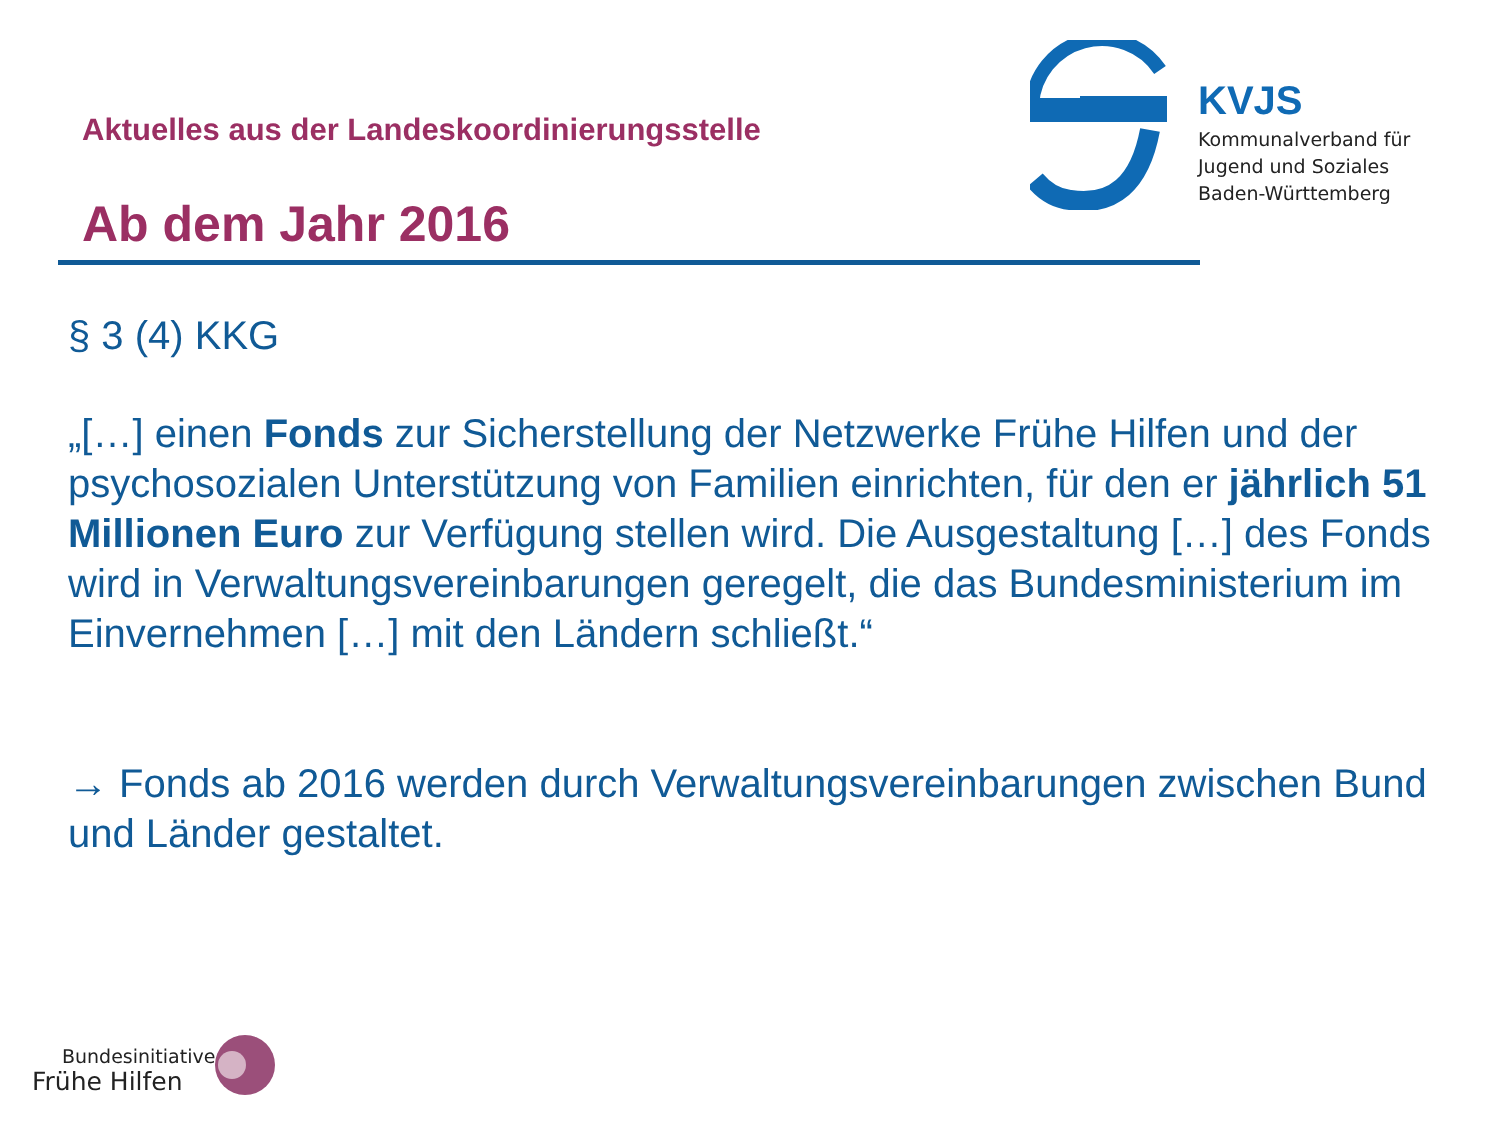Aktuelles aus der Landeskoordinierungsstelle
Ab dem Jahr 2016
KVJS
Kommunalverband für
Jugend und Soziales
Baden-Württemberg
§ 3 (4) KKG
„[…] einen Fonds zur Sicherstellung der Netzwerke Frühe Hilfen und der psychosozialen Unterstützung von Familien einrichten, für den er jährlich 51 Millionen Euro zur Verfügung stellen wird. Die Ausgestaltung […] des Fonds wird in Verwaltungsvereinbarungen geregelt, die das Bundesministerium im Einvernehmen […] mit den Ländern schließt.“
→ Fonds ab 2016 werden durch Verwaltungsvereinbarungen zwischen Bund und Länder gestaltet.
Bundesinitiative
Frühe Hilfen